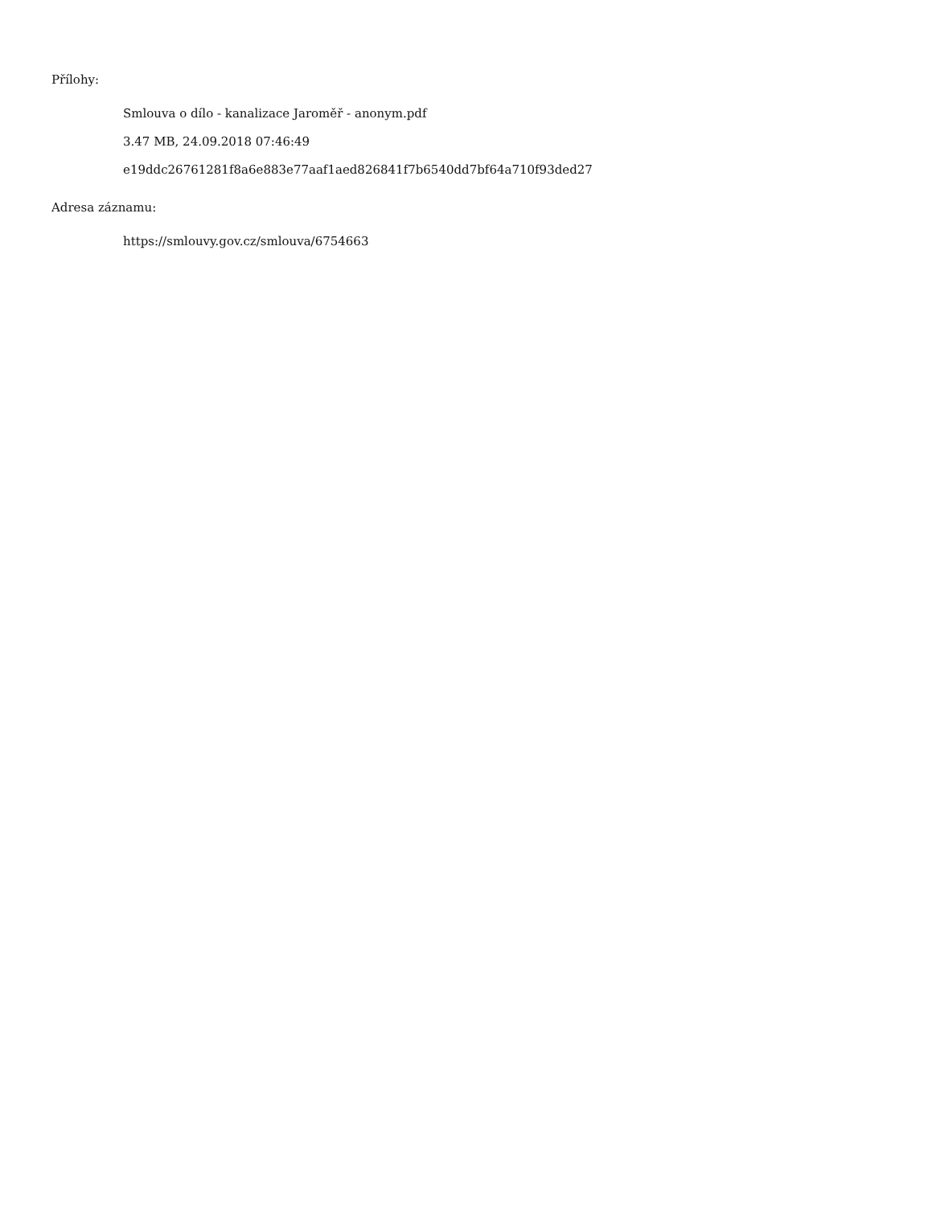Přílohy:
Smlouva o dílo - kanalizace Jaroměř - anonym.pdf
3.47 MB, 24.09.2018 07:46:49
e19ddc26761281f8a6e883e77aaf1aed826841f7b6540dd7bf64a710f93ded27
Adresa záznamu:
https://smlouvy.gov.cz/smlouva/6754663